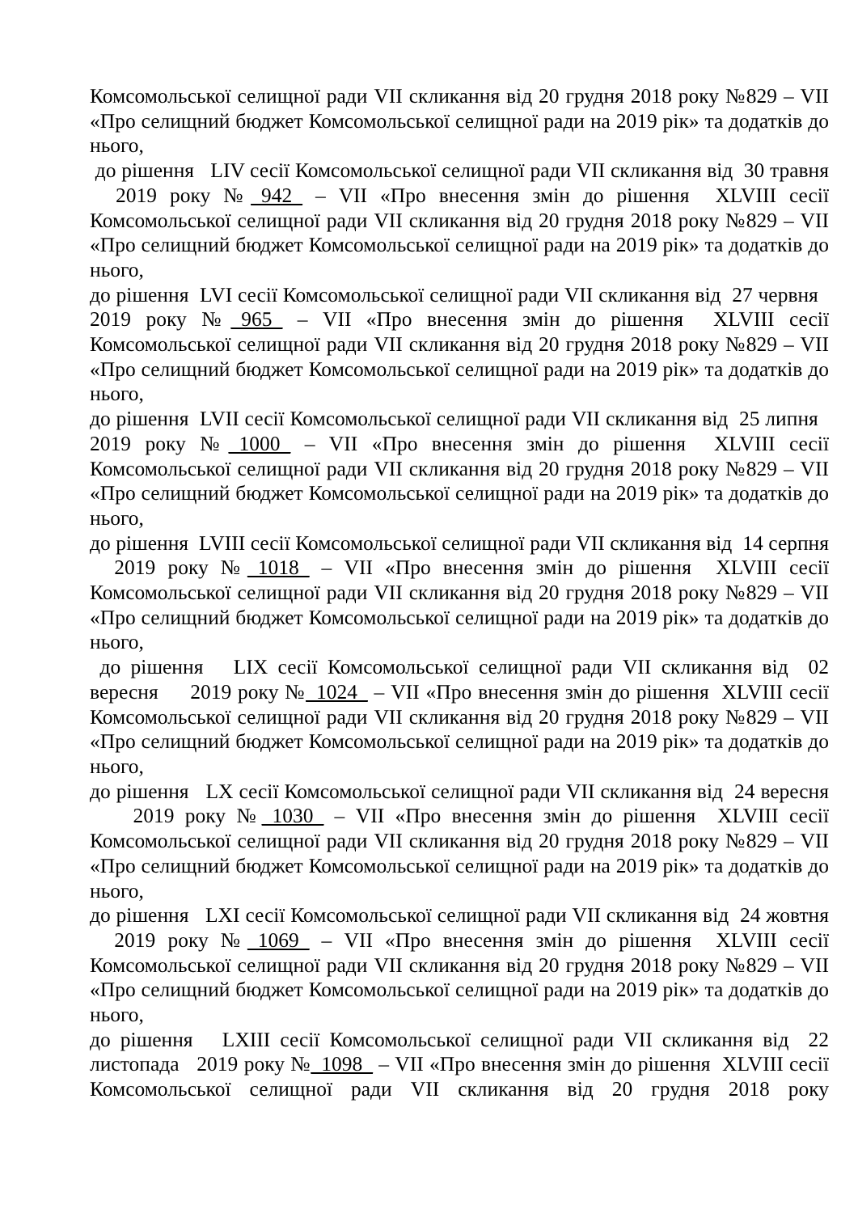Комсомольської селищної ради VII скликання від 20 грудня 2018 року №829 – VII «Про селищний бюджет Комсомольської селищної ради на 2019 рік» та додатків до нього,
до рішення LIV сесії Комсомольської селищної ради VII скликання від 30 травня 2019 року №_942_ – VII «Про внесення змін до рішення XLVIII сесії Комсомольської селищної ради VII скликання від 20 грудня 2018 року №829 – VII «Про селищний бюджет Комсомольської селищної ради на 2019 рік» та додатків до нього,
до рішення LVI сесії Комсомольської селищної ради VII скликання від 27 червня 2019 року №_965_ – VII «Про внесення змін до рішення XLVIII сесії Комсомольської селищної ради VII скликання від 20 грудня 2018 року №829 – VII «Про селищний бюджет Комсомольської селищної ради на 2019 рік» та додатків до нього,
до рішення LVII сесії Комсомольської селищної ради VII скликання від 25 липня 2019 року №_1000_ – VII «Про внесення змін до рішення XLVIII сесії Комсомольської селищної ради VII скликання від 20 грудня 2018 року №829 – VII «Про селищний бюджет Комсомольської селищної ради на 2019 рік» та додатків до нього,
до рішення LVIII сесії Комсомольської селищної ради VII скликання від 14 серпня 2019 року №_1018_ – VII «Про внесення змін до рішення XLVIII сесії Комсомольської селищної ради VII скликання від 20 грудня 2018 року №829 – VII «Про селищний бюджет Комсомольської селищної ради на 2019 рік» та додатків до нього,
до рішення LIX сесії Комсомольської селищної ради VII скликання від 02 вересня 2019 року №_1024_ – VII «Про внесення змін до рішення XLVIII сесії Комсомольської селищної ради VII скликання від 20 грудня 2018 року №829 – VII «Про селищний бюджет Комсомольської селищної ради на 2019 рік» та додатків до нього,
до рішення LX сесії Комсомольської селищної ради VII скликання від 24 вересня 2019 року №_1030_ – VII «Про внесення змін до рішення XLVIII сесії Комсомольської селищної ради VII скликання від 20 грудня 2018 року №829 – VII «Про селищний бюджет Комсомольської селищної ради на 2019 рік» та додатків до нього,
до рішення LXI сесії Комсомольської селищної ради VII скликання від 24 жовтня 2019 року №_1069_ – VII «Про внесення змін до рішення XLVIII сесії Комсомольської селищної ради VII скликання від 20 грудня 2018 року №829 – VII «Про селищний бюджет Комсомольської селищної ради на 2019 рік» та додатків до нього,
до рішення LXIII сесії Комсомольської селищної ради VII скликання від 22 листопада 2019 року №_1098_ – VII «Про внесення змін до рішення XLVIII сесії Комсомольської селищної ради VII скликання від 20 грудня 2018 року